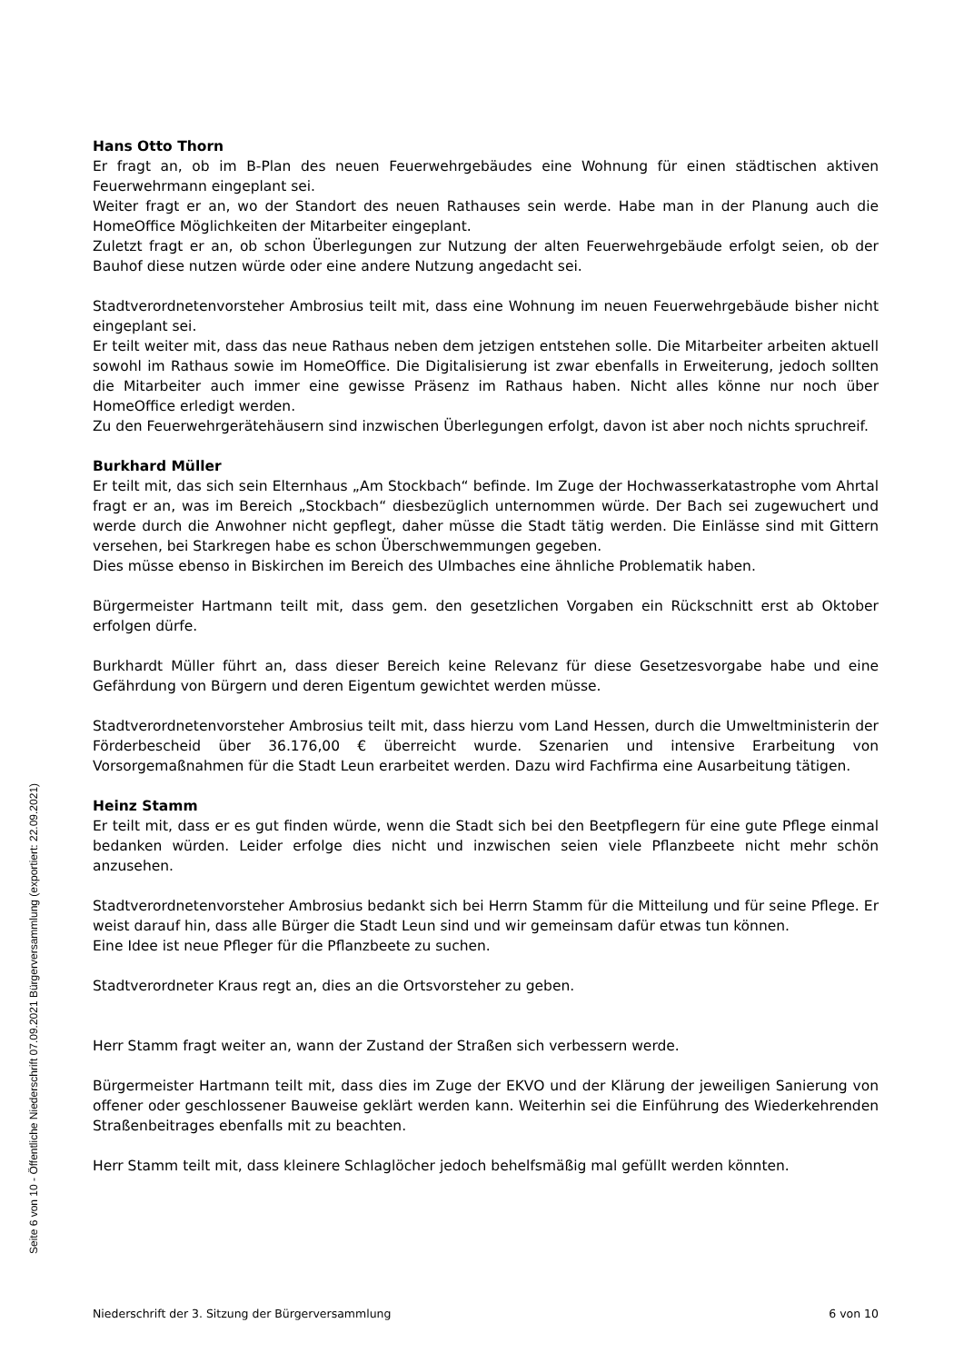Hans Otto Thorn
Er fragt an, ob im B-Plan des neuen Feuerwehrgebäudes eine Wohnung für einen städtischen aktiven Feuerwehrmann eingeplant sei.
Weiter fragt er an, wo der Standort des neuen Rathauses sein werde. Habe man in der Planung auch die HomeOffice Möglichkeiten der Mitarbeiter eingeplant.
Zuletzt fragt er an, ob schon Überlegungen zur Nutzung der alten Feuerwehrgebäude erfolgt seien, ob der Bauhof diese nutzen würde oder eine andere Nutzung angedacht sei.
Stadtverordnetenvorsteher Ambrosius teilt mit, dass eine Wohnung im neuen Feuerwehrgebäude bisher nicht eingeplant sei.
Er teilt weiter mit, dass das neue Rathaus neben dem jetzigen entstehen solle. Die Mitarbeiter arbeiten aktuell sowohl im Rathaus sowie im HomeOffice. Die Digitalisierung ist zwar ebenfalls in Erweiterung, jedoch sollten die Mitarbeiter auch immer eine gewisse Präsenz im Rathaus haben. Nicht alles könne nur noch über HomeOffice erledigt werden.
Zu den Feuerwehrgerätehäusern sind inzwischen Überlegungen erfolgt, davon ist aber noch nichts spruchreif.
Burkhard Müller
Er teilt mit, das sich sein Elternhaus „Am Stockbach“ befinde. Im Zuge der Hochwasserkatastrophe vom Ahrtal fragt er an, was im Bereich „Stockbach“ diesbezüglich unternommen würde. Der Bach sei zugewuchert und werde durch die Anwohner nicht gepflegt, daher müsse die Stadt tätig werden. Die Einlässe sind mit Gittern versehen, bei Starkregen habe es schon Überschwemmungen gegeben.
Dies müsse ebenso in Biskirchen im Bereich des Ulmbaches eine ähnliche Problematik haben.
Bürgermeister Hartmann teilt mit, dass gem. den gesetzlichen Vorgaben ein Rückschnitt erst ab Oktober erfolgen dürfe.
Burkhardt Müller führt an, dass dieser Bereich keine Relevanz für diese Gesetzesvorgabe habe und eine Gefährdung von Bürgern und deren Eigentum gewichtet werden müsse.
Stadtverordnetenvorsteher Ambrosius teilt mit, dass hierzu vom Land Hessen, durch die Umweltministerin der Förderbescheid über 36.176,00 € überreicht wurde. Szenarien und intensive Erarbeitung von Vorsorgemaßnahmen für die Stadt Leun erarbeitet werden. Dazu wird Fachfirma eine Ausarbeitung tätigen.
Heinz Stamm
Er teilt mit, dass er es gut finden würde, wenn die Stadt sich bei den Beetpflegern für eine gute Pflege einmal bedanken würden. Leider erfolge dies nicht und inzwischen seien viele Pflanzbeete nicht mehr schön anzusehen.
Stadtverordnetenvorsteher Ambrosius bedankt sich bei Herrn Stamm für die Mitteilung und für seine Pflege. Er weist darauf hin, dass alle Bürger die Stadt Leun sind und wir gemeinsam dafür etwas tun können.
Eine Idee ist neue Pfleger für die Pflanzbeete zu suchen.
Stadtverordneter Kraus regt an, dies an die Ortsvorsteher zu geben.
Herr Stamm fragt weiter an, wann der Zustand der Straßen sich verbessern werde.
Bürgermeister Hartmann teilt mit, dass dies im Zuge der EKVO und der Klärung der jeweiligen Sanierung von offener oder geschlossener Bauweise geklärt werden kann. Weiterhin sei die Einführung des Wiederkehrenden Straßenbeitrages ebenfalls mit zu beachten.
Herr Stamm teilt mit, dass kleinere Schlaglöcher jedoch behelfsmäßig mal gefüllt werden könnten.
Niederschrift der 3. Sitzung der Bürgerversammlung 6 von 10
Seite 6 von 10 - Öffentliche Niederschrift 07.09.2021 Bürgerversammlung (exportiert: 22.09.2021)